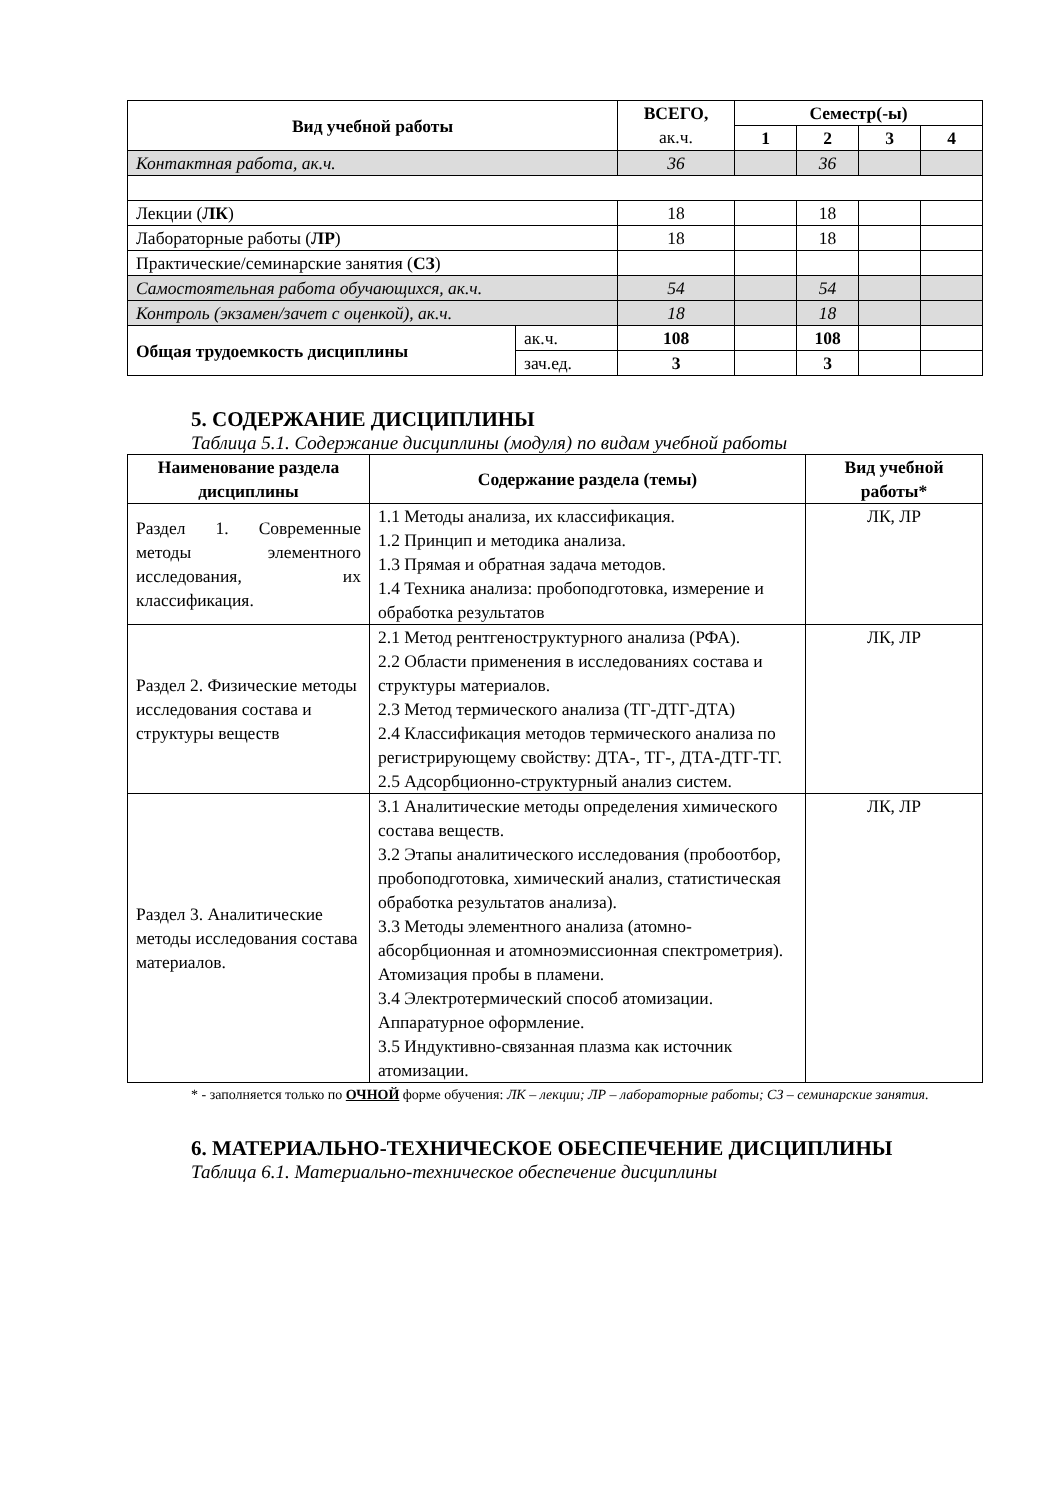| Вид учебной работы | | ВСЕГО, ак.ч. | Семестр(-ы) | | | |
| --- | --- | --- | --- | --- | --- | --- |
| | | | 1 | 2 | 3 | 4 |
| Контактная работа, ак.ч. | | 36 | | 36 | | |
| Лекции ( ЛК ) | | 18 | | 18 | | |
| Лабораторные работы ( ЛР ) | | 18 | | 18 | | |
| Практические/семинарские занятия ( СЗ ) | | | | | | |
| Самостоятельная работа обучающихся, ак.ч. | | 54 | | 54 | | |
| Контроль (экзамен/зачет с оценкой), ак.ч. | | 18 | | 18 | | |
| Общая трудоемкость дисциплины | ак.ч. | 108 | | 108 | | |
| | зач.ед. | 3 | | 3 | | |
5. СОДЕРЖАНИЕ ДИСЦИПЛИНЫ
Таблица 5.1. Содержание дисциплины (модуля) по видам учебной работы
| Наименование раздела дисциплины | Содержание раздела (темы) | Вид учебной работы* |
| --- | --- | --- |
| Раздел 1. Современные методы элементного исследования, их классификация. | 1.1 Методы анализа, их классификация. 1.2 Принцип и методика анализа. 1.3 Прямая и обратная задача методов. 1.4 Техника анализа: пробоподготовка, измерение и обработка результатов | ЛК, ЛР |
| Раздел 2. Физические методы исследования состава и структуры веществ | 2.1 Метод рентгеноструктурного анализа (РФА). 2.2 Области применения в исследованиях состава и структуры материалов. 2.3 Метод термического анализа (ТГ-ДТГ-ДТА) 2.4 Классификация методов термического анализа по регистрирующему свойству: ДТА-, ТГ-, ДТА-ДТГ-ТГ. 2.5 Адсорбционно-структурный анализ систем. | ЛК, ЛР |
| Раздел 3. Аналитические методы исследования состава материалов. | 3.1 Аналитические методы определения химического состава веществ. 3.2 Этапы аналитического исследования (пробоотбор, пробоподготовка, химический анализ, статистическая обработка результатов анализа). 3.3 Методы элементного анализа (атомно-абсорбционная и атомноэмиссионная спектрометрия). Атомизация пробы в пламени. 3.4 Электротермический способ атомизации. Аппаратурное оформление. 3.5 Индуктивно-связанная плазма как источник атомизации. | ЛК, ЛР |
* - заполняется только по ОЧНОЙ форме обучения: ЛК – лекции; ЛР – лабораторные работы; СЗ – семинарские занятия.
6. МАТЕРИАЛЬНО-ТЕХНИЧЕСКОЕ ОБЕСПЕЧЕНИЕ ДИСЦИПЛИНЫ
Таблица 6.1. Материально-техническое обеспечение дисциплины